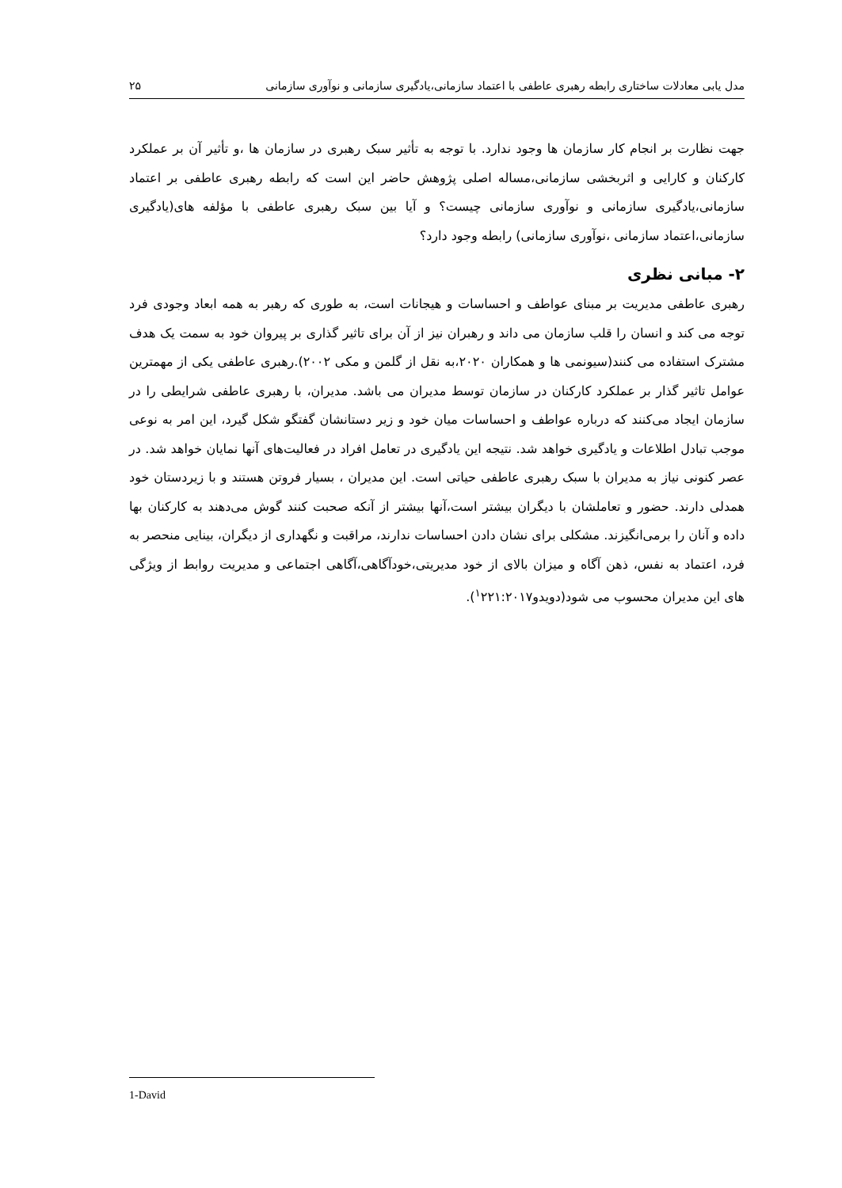مدل یابی معادلات ساختاری رابطه رهبری عاطفی با اعتماد سازمانی،یادگیری سازمانی و نوآوری سازمانی ۲۵
جهت نظارت بر انجام کار سازمان ها وجود ندارد. با توجه به تأثیر سبک رهبری در سازمان ها ،و تأثیر آن بر عملکرد کارکنان و کارایی و اثربخشی سازمانی،مساله اصلی پژوهش حاضر این است که رابطه رهبری عاطفی بر اعتماد سازمانی،یادگیری سازمانی و نوآوری سازمانی چیست؟ و آیا بین سبک رهبری عاطفی با مؤلفه های(یادگیری سازمانی،اعتماد سازمانی ،نوآوری سازمانی) رابطه وجود دارد؟
۲- مبانی نظری
رهبری عاطفی مدیریت بر مبنای عواطف و احساسات و هیجانات است، به طوری که رهبر به همه ابعاد وجودی فرد توجه می کند و انسان را قلب سازمان می داند و رهبران نیز از آن برای تاثیر گذاری بر پیروان خود به سمت یک هدف مشترک استفاده می کنند(سیونمی ها و همکاران ۲۰۲۰،به نقل از گلمن و مکی ۲۰۰۲).رهبری عاطفی یکی از مهمترین عوامل تاثیر گذار بر عملکرد کارکنان در سازمان توسط مدیران می باشد. مدیران، با رهبری عاطفی شرایطی را در سازمان ایجاد می‌کنند که درباره عواطف و احساسات میان خود و زیر دستانشان گفتگو شکل گیرد، این امر به نوعی موجب تبادل اطلاعات و یادگیری خواهد شد. نتیجه این یادگیری در تعامل افراد در فعالیت‌های آنها نمایان خواهد شد. در عصر کنونی نیاز به مدیران با سبک رهبری عاطفی حیاتی است. این مدیران ، بسیار فروتن هستند و با زیردستان خود همدلی دارند. حضور و تعاملشان با دیگران بیشتر است،آنها بیشتر از آنکه صحبت کنند گوش می‌دهند به کارکنان بها داده و آنان را برمی‌انگیزند. مشکلی برای نشان دادن احساسات ندارند، مراقبت و نگهداری از دیگران، بینایی منحصر به فرد، اعتماد به نفس، ذهن آگاه و میزان بالای از خود مدیریتی،خودآگاهی،آگاهی اجتماعی و مدیریت روابط از ویژگی های این مدیران محسوب می شود(دویدو<sup>۱</sup>۲۲۱:۲۰۱۷).
1-David